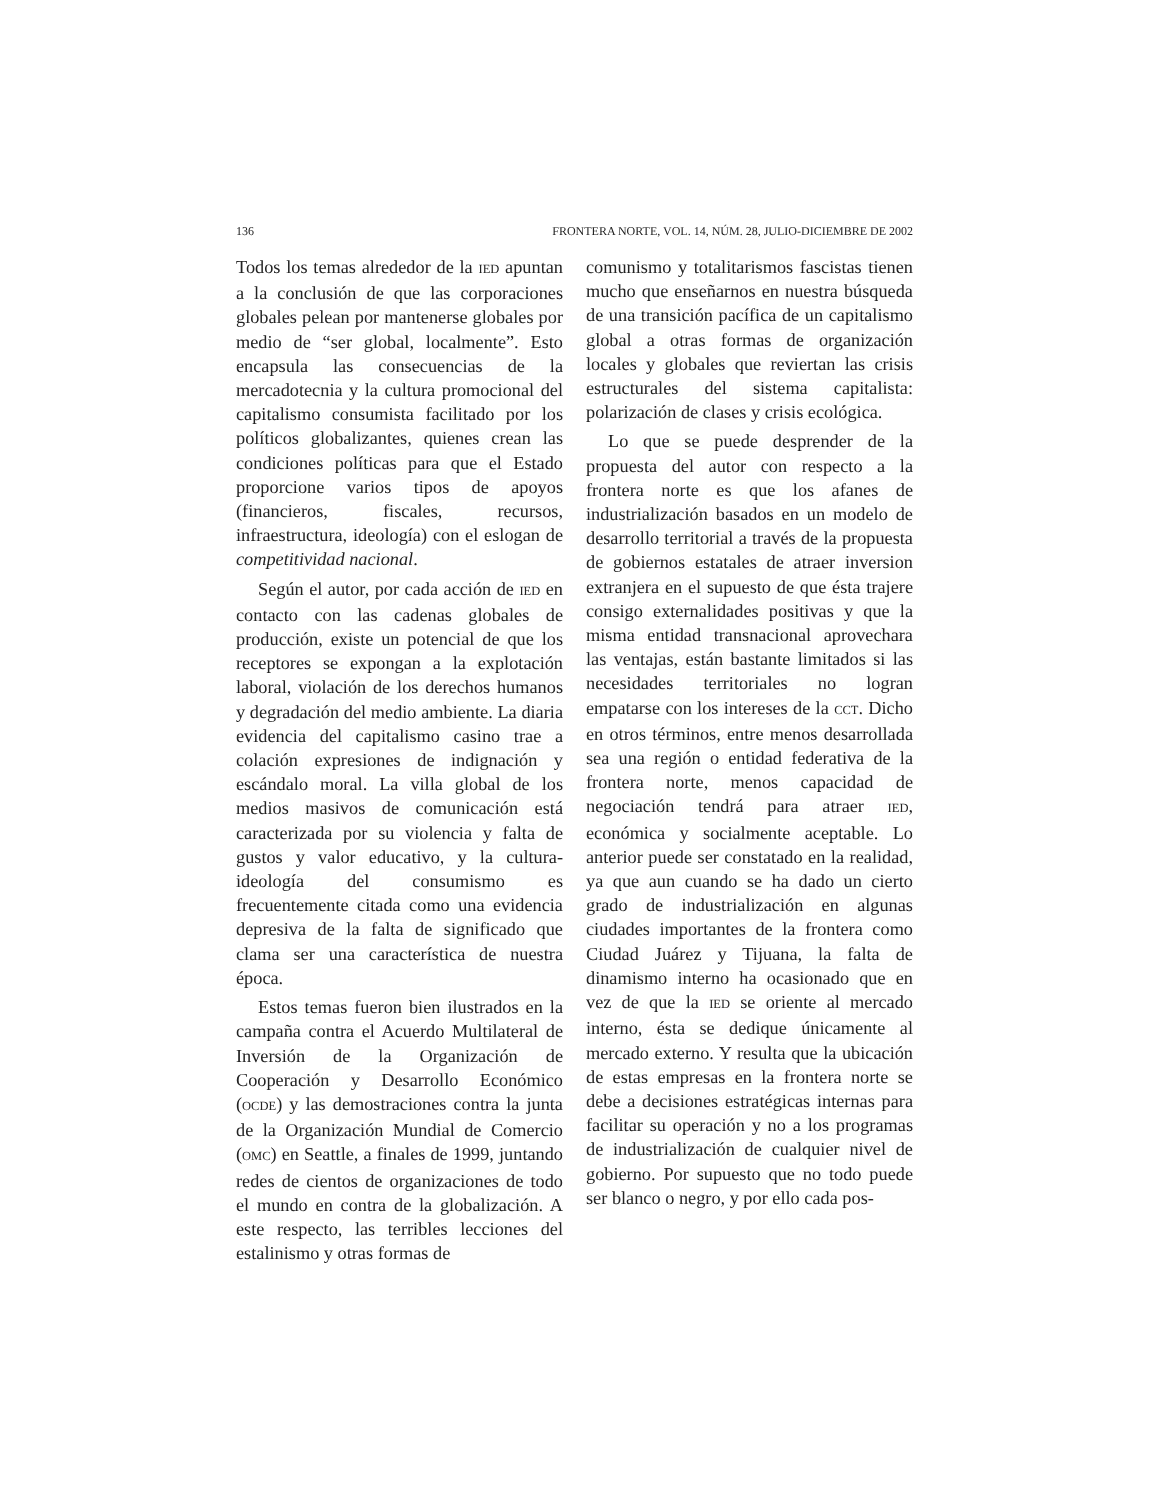136 FRONTERA NORTE, VOL. 14, NÚM. 28, JULIO-DICIEMBRE DE 2002
Todos los temas alrededor de la IED apuntan a la conclusión de que las corporaciones globales pelean por mantenerse globales por medio de “ser global, localmente”. Esto encapsula las consecuencias de la mercadotecnia y la cultura promocional del capitalismo consumista facilitado por los políticos globalizantes, quienes crean las condiciones políticas para que el Estado proporcione varios tipos de apoyos (financieros, fiscales, recursos, infraestructura, ideología) con el eslogan de competitividad nacional.
Según el autor, por cada acción de IED en contacto con las cadenas globales de producción, existe un potencial de que los receptores se expongan a la explotación laboral, violación de los derechos humanos y degradación del medio ambiente. La diaria evidencia del capitalismo casino trae a colación expresiones de indignación y escándalo moral. La villa global de los medios masivos de comunicación está caracterizada por su violencia y falta de gustos y valor educativo, y la cultura-ideología del consumismo es frecuentemente citada como una evidencia depresiva de la falta de significado que clama ser una característica de nuestra época.
Estos temas fueron bien ilustrados en la campaña contra el Acuerdo Multilateral de Inversión de la Organización de Cooperación y Desarrollo Económico (OCDE) y las demostraciones contra la junta de la Organización Mundial de Comercio (OMC) en Seattle, a finales de 1999, juntando redes de cientos de organizaciones de todo el mundo en contra de la globalización. A este respecto, las terribles lecciones del estalinismo y otras formas de
comunismo y totalitarismos fascistas tienen mucho que enseñarnos en nuestra búsqueda de una transición pacífica de un capitalismo global a otras formas de organización locales y globales que reviertan las crisis estructurales del sistema capitalista: polarización de clases y crisis ecológica.
Lo que se puede desprender de la propuesta del autor con respecto a la frontera norte es que los afanes de industrialización basados en un modelo de desarrollo territorial a través de la propuesta de gobiernos estatales de atraer inversion extranjera en el supuesto de que ésta trajere consigo externalidades positivas y que la misma entidad transnacional aprovechara las ventajas, están bastante limitados si las necesidades territoriales no logran empatarse con los intereses de la CCT. Dicho en otros términos, entre menos desarrollada sea una región o entidad federativa de la frontera norte, menos capacidad de negociación tendrá para atraer IED, económica y socialmente aceptable. Lo anterior puede ser constatado en la realidad, ya que aun cuando se ha dado un cierto grado de industrialización en algunas ciudades importantes de la frontera como Ciudad Juárez y Tijuana, la falta de dinamismo interno ha ocasionado que en vez de que la IED se oriente al mercado interno, ésta se dedique únicamente al mercado externo. Y resulta que la ubicación de estas empresas en la frontera norte se debe a decisiones estratégicas internas para facilitar su operación y no a los programas de industrialización de cualquier nivel de gobierno. Por supuesto que no todo puede ser blanco o negro, y por ello cada pos-